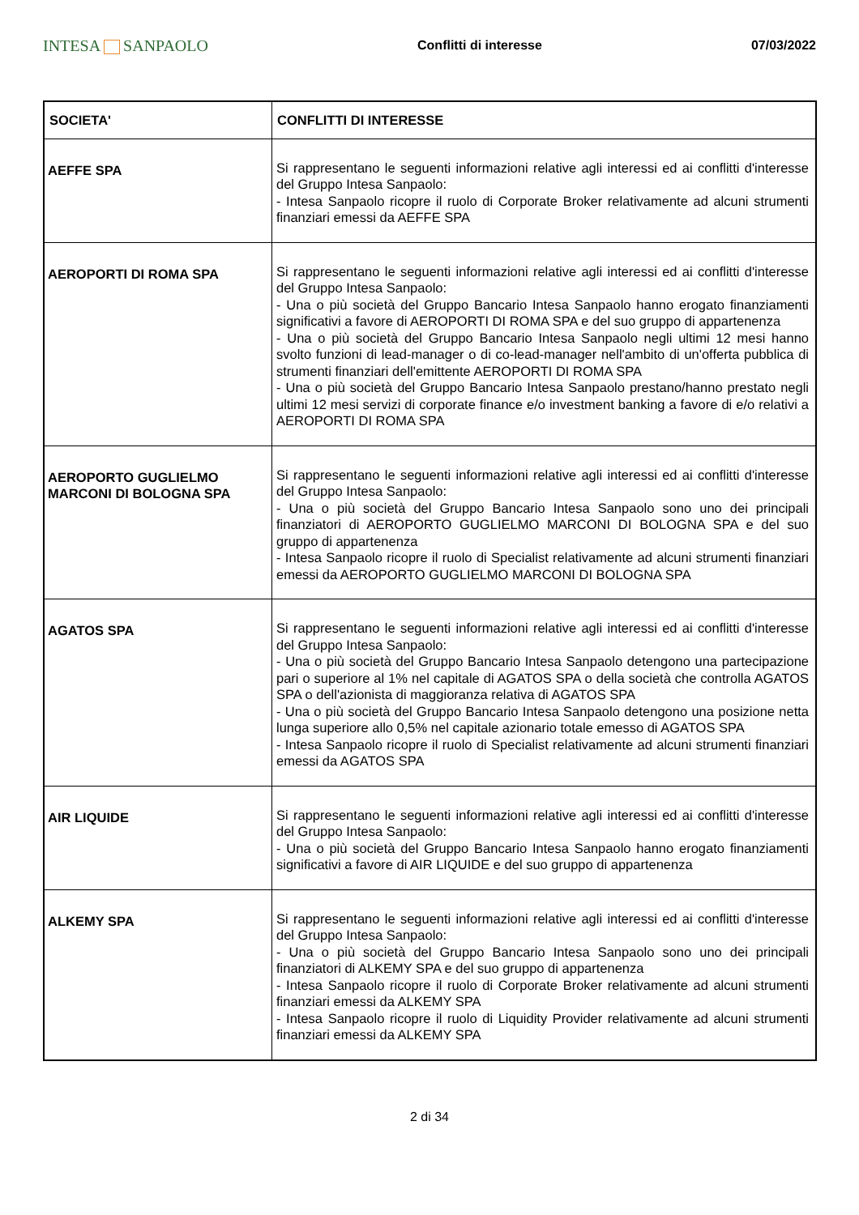INTESA SANPAOLO
Conflitti di interesse 07/03/2022
| SOCIETA' | CONFLITTI DI INTERESSE |
| --- | --- |
| AEFFE SPA | Si rappresentano le seguenti informazioni relative agli interessi ed ai conflitti d'interesse del Gruppo Intesa Sanpaolo: - Intesa Sanpaolo ricopre il ruolo di Corporate Broker relativamente ad alcuni strumenti finanziari emessi da AEFFE SPA |
| AEROPORTI DI ROMA SPA | Si rappresentano le seguenti informazioni relative agli interessi ed ai conflitti d'interesse del Gruppo Intesa Sanpaolo: - Una o più società del Gruppo Bancario Intesa Sanpaolo hanno erogato finanziamenti significativi a favore di AEROPORTI DI ROMA SPA e del suo gruppo di appartenenza - Una o più società del Gruppo Bancario Intesa Sanpaolo negli ultimi 12 mesi hanno svolto funzioni di lead-manager o di co-lead-manager nell'ambito di un'offerta pubblica di strumenti finanziari dell'emittente AEROPORTI DI ROMA SPA - Una o più società del Gruppo Bancario Intesa Sanpaolo prestano/hanno prestato negli ultimi 12 mesi servizi di corporate finance e/o investment banking a favore di e/o relativi a AEROPORTI DI ROMA SPA |
| AEROPORTO GUGLIELMO MARCONI DI BOLOGNA SPA | Si rappresentano le seguenti informazioni relative agli interessi ed ai conflitti d'interesse del Gruppo Intesa Sanpaolo: - Una o più società del Gruppo Bancario Intesa Sanpaolo sono uno dei principali finanziatori di AEROPORTO GUGLIELMO MARCONI DI BOLOGNA SPA e del suo gruppo di appartenenza - Intesa Sanpaolo ricopre il ruolo di Specialist relativamente ad alcuni strumenti finanziari emessi da AEROPORTO GUGLIELMO MARCONI DI BOLOGNA SPA |
| AGATOS SPA | Si rappresentano le seguenti informazioni relative agli interessi ed ai conflitti d'interesse del Gruppo Intesa Sanpaolo: - Una o più società del Gruppo Bancario Intesa Sanpaolo detengono una partecipazione pari o superiore al 1% nel capitale di AGATOS SPA o della società che controlla AGATOS SPA o dell'azionista di maggioranza relativa di AGATOS SPA - Una o più società del Gruppo Bancario Intesa Sanpaolo detengono una posizione netta lunga superiore allo 0,5% nel capitale azionario totale emesso di AGATOS SPA - Intesa Sanpaolo ricopre il ruolo di Specialist relativamente ad alcuni strumenti finanziari emessi da AGATOS SPA |
| AIR LIQUIDE | Si rappresentano le seguenti informazioni relative agli interessi ed ai conflitti d'interesse del Gruppo Intesa Sanpaolo: - Una o più società del Gruppo Bancario Intesa Sanpaolo hanno erogato finanziamenti significativi a favore di AIR LIQUIDE e del suo gruppo di appartenenza |
| ALKEMY SPA | Si rappresentano le seguenti informazioni relative agli interessi ed ai conflitti d'interesse del Gruppo Intesa Sanpaolo: - Una o più società del Gruppo Bancario Intesa Sanpaolo sono uno dei principali finanziatori di ALKEMY SPA e del suo gruppo di appartenenza - Intesa Sanpaolo ricopre il ruolo di Corporate Broker relativamente ad alcuni strumenti finanziari emessi da ALKEMY SPA - Intesa Sanpaolo ricopre il ruolo di Liquidity Provider relativamente ad alcuni strumenti finanziari emessi da ALKEMY SPA |
2 di 34